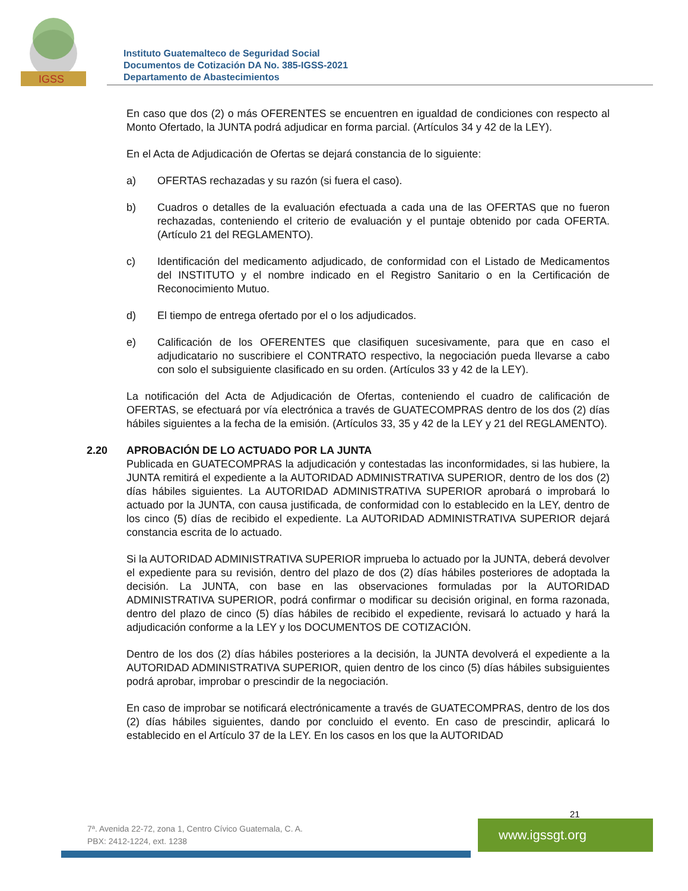IGSS
Instituto Guatemalteco de Seguridad Social
Documentos de Cotización DA No. 385-IGSS-2021
Departamento de Abastecimientos
En caso que dos (2) o más OFERENTES se encuentren en igualdad de condiciones con respecto al Monto Ofertado, la JUNTA podrá adjudicar en forma parcial. (Artículos 34 y 42 de la LEY).
En el Acta de Adjudicación de Ofertas se dejará constancia de lo siguiente:
a) OFERTAS rechazadas y su razón (si fuera el caso).
b) Cuadros o detalles de la evaluación efectuada a cada una de las OFERTAS que no fueron rechazadas, conteniendo el criterio de evaluación y el puntaje obtenido por cada OFERTA. (Artículo 21 del REGLAMENTO).
c) Identificación del medicamento adjudicado, de conformidad con el Listado de Medicamentos del INSTITUTO y el nombre indicado en el Registro Sanitario o en la Certificación de Reconocimiento Mutuo.
d) El tiempo de entrega ofertado por el o los adjudicados.
e) Calificación de los OFERENTES que clasifiquen sucesivamente, para que en caso el adjudicatario no suscribiere el CONTRATO respectivo, la negociación pueda llevarse a cabo con solo el subsiguiente clasificado en su orden. (Artículos 33 y 42 de la LEY).
La notificación del Acta de Adjudicación de Ofertas, conteniendo el cuadro de calificación de OFERTAS, se efectuará por vía electrónica a través de GUATECOMPRAS dentro de los dos (2) días hábiles siguientes a la fecha de la emisión. (Artículos 33, 35 y 42 de la LEY y 21 del REGLAMENTO).
2.20 APROBACIÓN DE LO ACTUADO POR LA JUNTA
Publicada en GUATECOMPRAS la adjudicación y contestadas las inconformidades, si las hubiere, la JUNTA remitirá el expediente a la AUTORIDAD ADMINISTRATIVA SUPERIOR, dentro de los dos (2) días hábiles siguientes. La AUTORIDAD ADMINISTRATIVA SUPERIOR aprobará o improbará lo actuado por la JUNTA, con causa justificada, de conformidad con lo establecido en la LEY, dentro de los cinco (5) días de recibido el expediente. La AUTORIDAD ADMINISTRATIVA SUPERIOR dejará constancia escrita de lo actuado.
Si la AUTORIDAD ADMINISTRATIVA SUPERIOR imprueba lo actuado por la JUNTA, deberá devolver el expediente para su revisión, dentro del plazo de dos (2) días hábiles posteriores de adoptada la decisión. La JUNTA, con base en las observaciones formuladas por la AUTORIDAD ADMINISTRATIVA SUPERIOR, podrá confirmar o modificar su decisión original, en forma razonada, dentro del plazo de cinco (5) días hábiles de recibido el expediente, revisará lo actuado y hará la adjudicación conforme a la LEY y los DOCUMENTOS DE COTIZACIÓN.
Dentro de los dos (2) días hábiles posteriores a la decisión, la JUNTA devolverá el expediente a la AUTORIDAD ADMINISTRATIVA SUPERIOR, quien dentro de los cinco (5) días hábiles subsiguientes podrá aprobar, improbar o prescindir de la negociación.
En caso de improbar se notificará electrónicamente a través de GUATECOMPRAS, dentro de los dos (2) días hábiles siguientes, dando por concluido el evento. En caso de prescindir, aplicará lo establecido en el Artículo 37 de la LEY. En los casos en los que la AUTORIDAD
21
7ª. Avenida 22-72, zona 1, Centro Cívico Guatemala, C. A.
PBX: 2412-1224, ext. 1238
www.igssgt.org